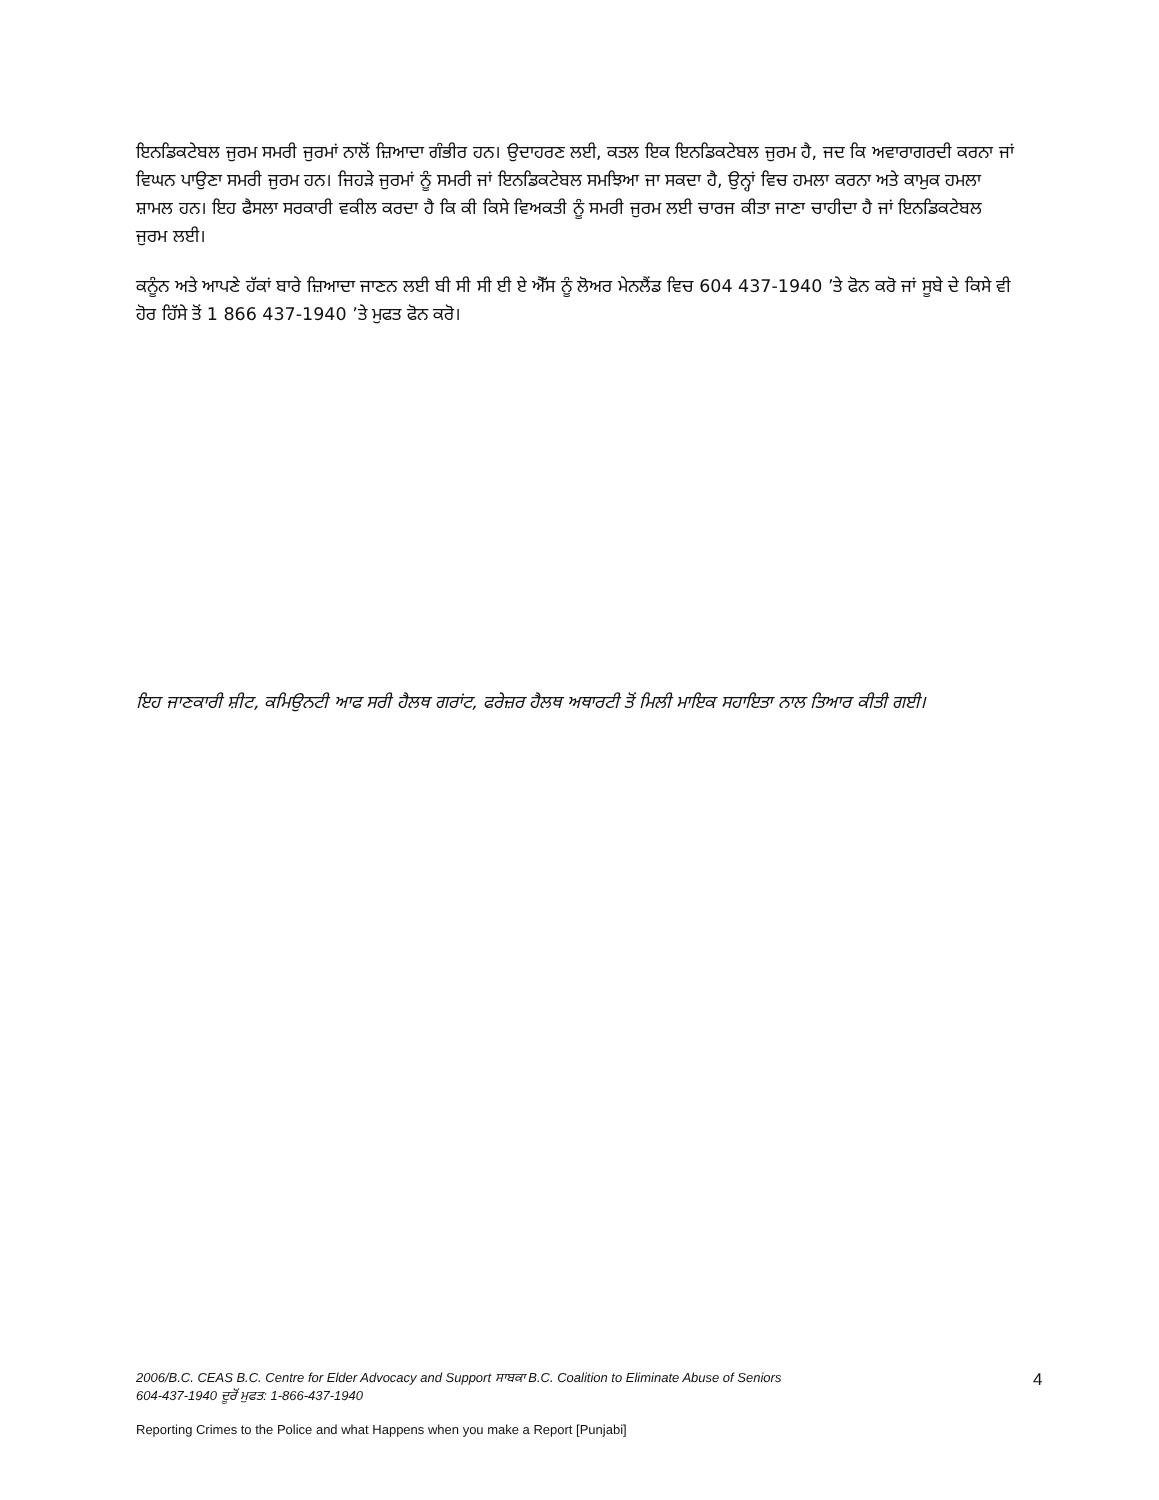ਇਨਡਿਕਟੇਬਲ ਜੁਰਮ ਸਮਰੀ ਜੁਰਮਾਂ ਨਾਲੋਂ ਜ਼ਿਆਦਾ ਗੰਭੀਰ ਹਨ। ਉਦਾਹਰਣ ਲਈ, ਕਤਲ ਇਕ ਇਨਡਿਕਟੇਬਲ ਜੁਰਮ ਹੈ, ਜਦ ਕਿ ਅਵਾਰਾਗਰਦੀ ਕਰਨਾ ਜਾਂ ਵਿਘਨ ਪਾਉਣਾ ਸਮਰੀ ਜੁਰਮ ਹਨ। ਜਿਹੜੇ ਜੁਰਮਾਂ ਨੂੰ ਸਮਰੀ ਜਾਂ ਇਨਡਿਕਟੇਬਲ ਸਮਝਿਆ ਜਾ ਸਕਦਾ ਹੈ, ਉਨ੍ਹਾਂ ਵਿਚ ਹਮਲਾ ਕਰਨਾ ਅਤੇ ਕਾਮੁਕ ਹਮਲਾ ਸ਼ਾਮਲ ਹਨ। ਇਹ ਫੈਸਲਾ ਸਰਕਾਰੀ ਵਕੀਲ ਕਰਦਾ ਹੈ ਕਿ ਕੀ ਕਿਸੇ ਵਿਅਕਤੀ ਨੂੰ ਸਮਰੀ ਜੁਰਮ ਲਈ ਚਾਰਜ ਕੀਤਾ ਜਾਣਾ ਚਾਹੀਦਾ ਹੈ ਜਾਂ ਇਨਡਿਕਟੇਬਲ ਜੁਰਮ ਲਈ।
ਕਨੂੰਨ ਅਤੇ ਆਪਣੇ ਹੱਕਾਂ ਬਾਰੇ ਜ਼ਿਆਦਾ ਜਾਣਨ ਲਈ ਬੀ ਸੀ ਸੀ ਈ ਏ ਐੱਸ ਨੂੰ ਲੋਅਰ ਮੇਨਲੈਂਡ ਵਿਚ 604 437-1940 ’ਤੇ ਫੋਨ ਕਰੋ ਜਾਂ ਸੂਬੇ ਦੇ ਕਿਸੇ ਵੀ ਹੋਰ ਹਿੱਸੇ ਤੋਂ 1 866 437-1940 ’ਤੇ ਮੁਫਤ ਫੋਨ ਕਰੋ।
ਇਹ ਜਾਣਕਾਰੀ ਸ਼ੀਟ, ਕਮਿਉਨਟੀ ਆਫ ਸਰੀ ਹੈਲਥ ਗਰਾਂਟ, ਫਰੇਜ਼ਰ ਹੈਲਥ ਅਥਾਰਟੀ ਤੋਂ ਮਿਲੀ ਮਾਇਕ ਸਹਾਇਤਾ ਨਾਲ ਤਿਆਰ ਕੀਤੀ ਗਈ।
2006/B.C. CEAS B.C. Centre for Elder Advocacy and Support ਸਾਬਕਾ B.C. Coalition to Eliminate Abuse of Seniors
604-437-1940 ਦੂਰੋਂ ਮੁਫਤ: 1-866-437-1940
Reporting Crimes to the Police and what Happens when you make a Report [Punjabi]
4